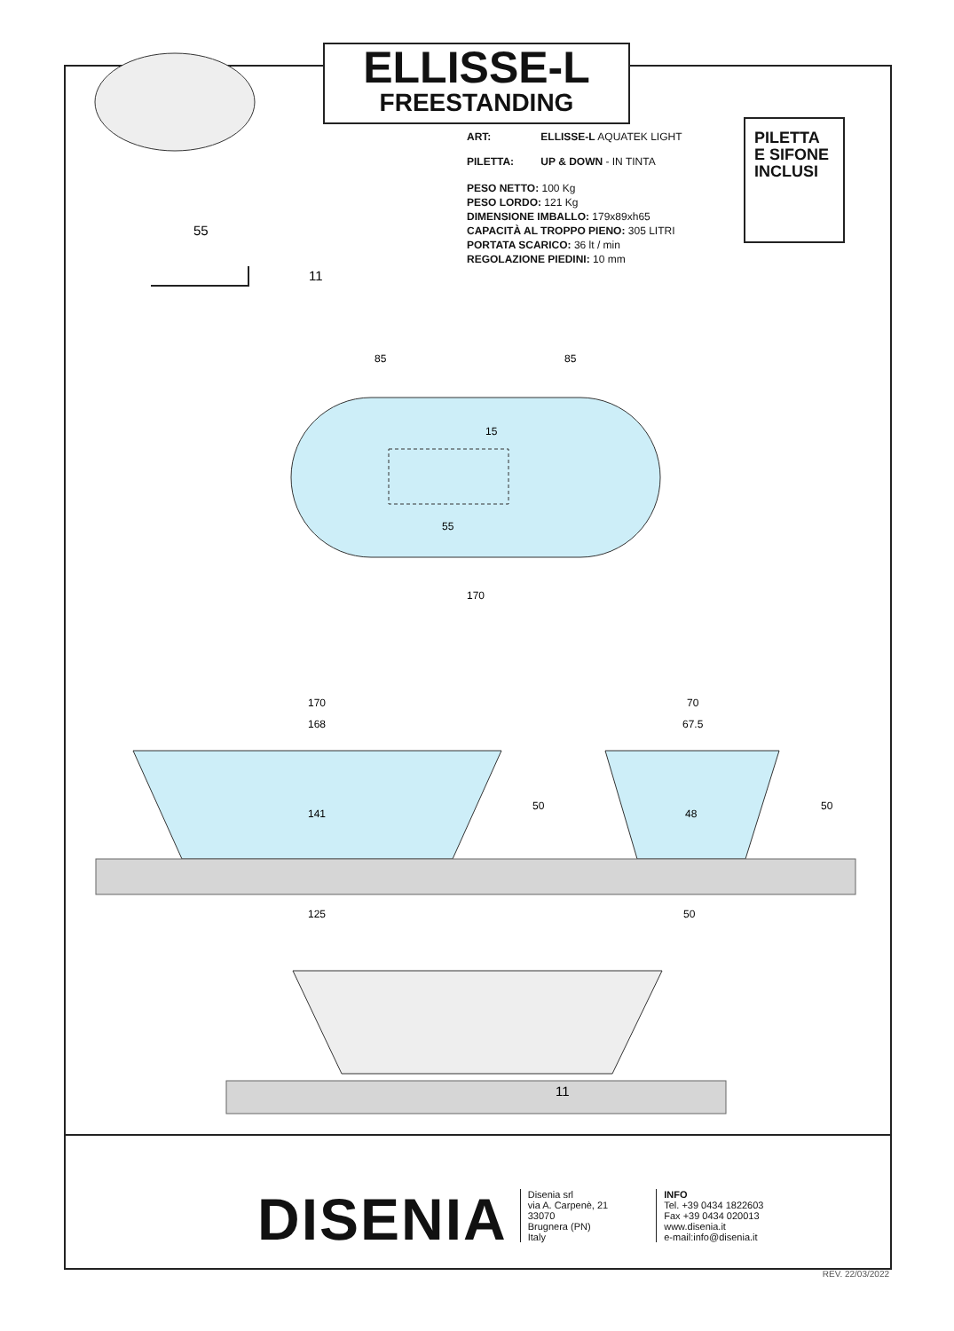55
11
85
85
170
55
15
170
168
141
125
70
67.5
48
50
50
50
11
ELLISSE-L
FREESTANDING
ART: ELLISSE-L AQUATEK LIGHT
PILETTA: UP & DOWN - IN TINTA
PESO NETTO: 100 Kg
PESO LORDO: 121 Kg
DIMENSIONE IMBALLO: 179x89xh65
CAPACITÀ AL TROPPO PIENO: 305 LITRI
PORTATA SCARICO: 36 lt / min
REGOLAZIONE PIEDINI: 10 mm
PILETTA
E SIFONE
INCLUSI
DISENIA
Disenia srl
via A. Carpenè, 21
33070
Brugnera (PN)
Italy
INFO
Tel. +39 0434 1822603
Fax +39 0434 020013
www.disenia.it
e-mail:info@disenia.it
REV. 22/03/2022